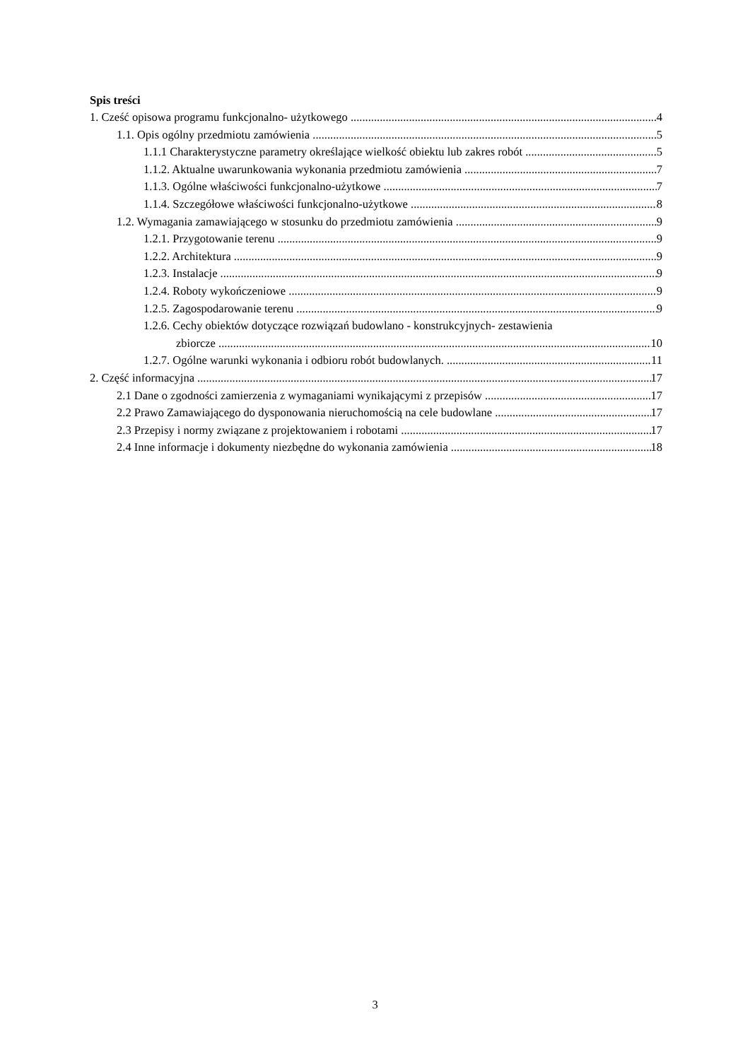Spis treści
1. Cześć opisowa programu funkcjonalno- użytkowego 4
1.1. Opis ogólny przedmiotu zamówienia 5
1.1.1 Charakterystyczne parametry określające wielkość obiektu lub zakres robót 5
1.1.2. Aktualne uwarunkowania wykonania przedmiotu zamówienia 7
1.1.3. Ogólne właściwości funkcjonalno-użytkowe 7
1.1.4. Szczegółowe właściwości funkcjonalno-użytkowe 8
1.2. Wymagania zamawiającego w stosunku do przedmiotu zamówienia 9
1.2.1. Przygotowanie terenu 9
1.2.2. Architektura 9
1.2.3. Instalacje 9
1.2.4. Roboty wykończeniowe 9
1.2.5. Zagospodarowanie terenu 9
1.2.6. Cechy obiektów dotyczące rozwiązań budowlano - konstrukcyjnych- zestawienia
zbiorcze 10
1.2.7. Ogólne warunki wykonania i odbioru robót budowlanych. 11
2. Część informacyjna 17
2.1 Dane o zgodności zamierzenia z wymaganiami wynikającymi z przepisów 17
2.2 Prawo Zamawiającego do dysponowania nieruchomością na cele budowlane 17
2.3 Przepisy i normy związane z projektowaniem i robotami 17
2.4 Inne informacje i dokumenty niezbędne do wykonania zamówienia 18
3